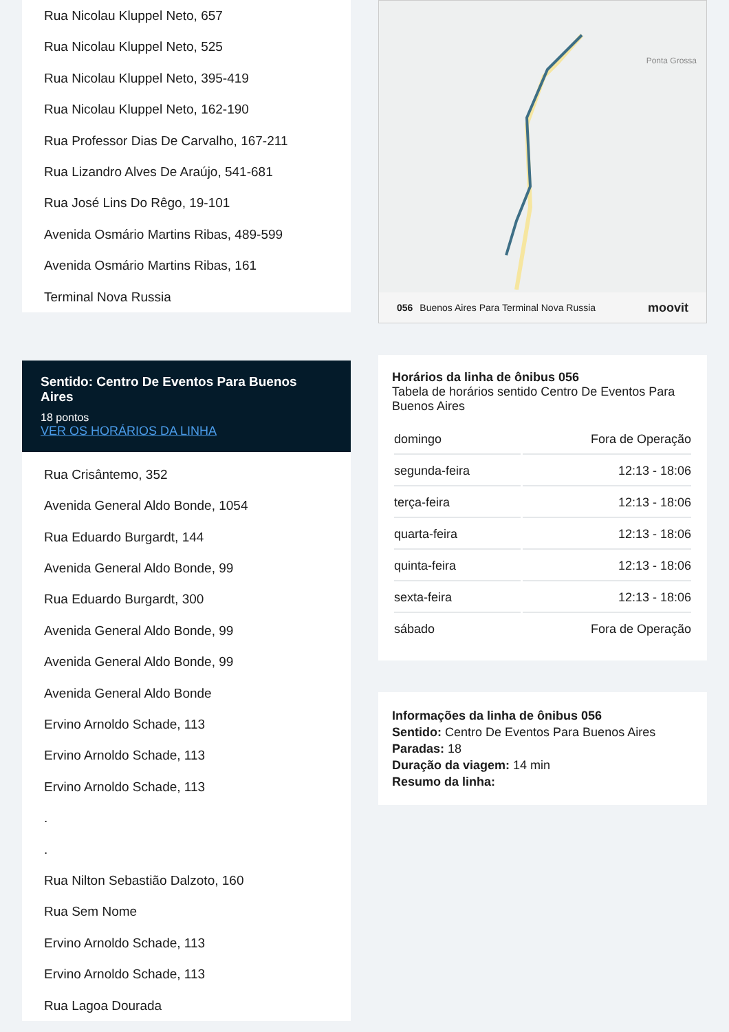Rua Nicolau Kluppel Neto, 657
Rua Nicolau Kluppel Neto, 525
Rua Nicolau Kluppel Neto, 395-419
Rua Nicolau Kluppel Neto, 162-190
Rua Professor Dias De Carvalho, 167-211
Rua Lizandro Alves De Araújo, 541-681
Rua José Lins Do Rêgo, 19-101
Avenida Osmário Martins Ribas, 489-599
Avenida Osmário Martins Ribas, 161
Terminal Nova Russia
Sentido: Centro De Eventos Para Buenos Aires
18 pontos
VER OS HORÁRIOS DA LINHA
Rua Crisântemo, 352
Avenida General Aldo Bonde, 1054
Rua Eduardo Burgardt, 144
Avenida General Aldo Bonde, 99
Rua Eduardo Burgardt, 300
Avenida General Aldo Bonde, 99
Avenida General Aldo Bonde, 99
Avenida General Aldo Bonde
Ervino Arnoldo Schade, 113
Ervino Arnoldo Schade, 113
Ervino Arnoldo Schade, 113
.
.
Rua Nilton Sebastião Dalzoto, 160
Rua Sem Nome
Ervino Arnoldo Schade, 113
Ervino Arnoldo Schade, 113
Rua Lagoa Dourada
Ponta Grossa
056 Buenos Aires Para Terminal Nova Russia moovit
Horários da linha de ônibus 056
Tabela de horários sentido Centro De Eventos Para Buenos Aires
| domingo | Fora de Operação |
| segunda-feira | 12:13 - 18:06 |
| terça-feira | 12:13 - 18:06 |
| quarta-feira | 12:13 - 18:06 |
| quinta-feira | 12:13 - 18:06 |
| sexta-feira | 12:13 - 18:06 |
| sábado | Fora de Operação |
Informações da linha de ônibus 056
Sentido: Centro De Eventos Para Buenos Aires
Paradas: 18
Duração da viagem: 14 min
Resumo da linha: